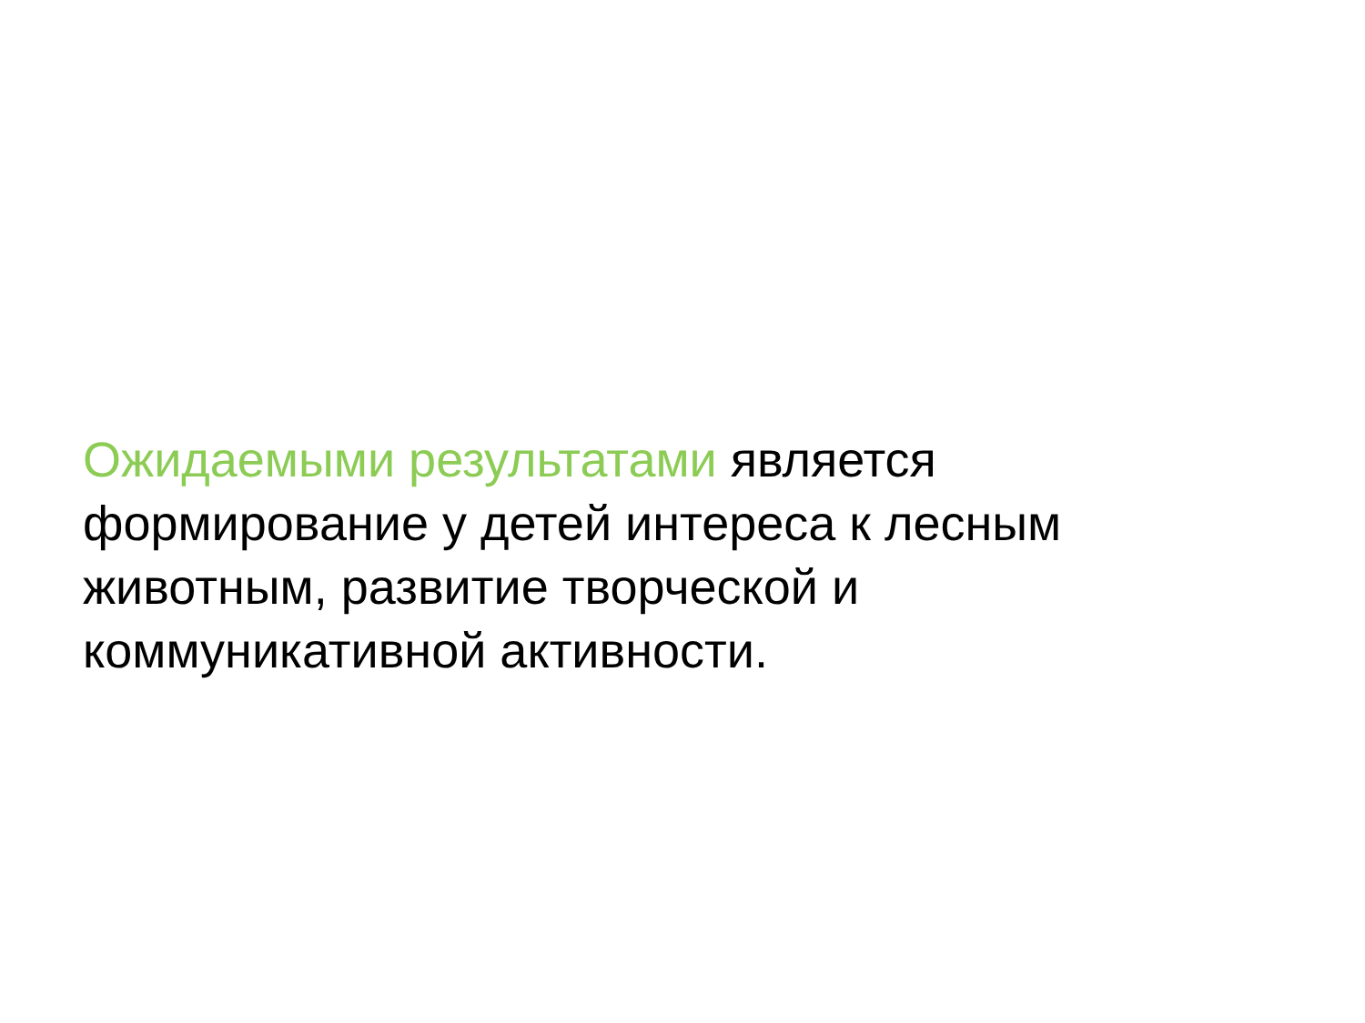Ожидаемыми результатами является
формирование у детей интереса к лесным
животным, развитие творческой и
коммуникативной активности.